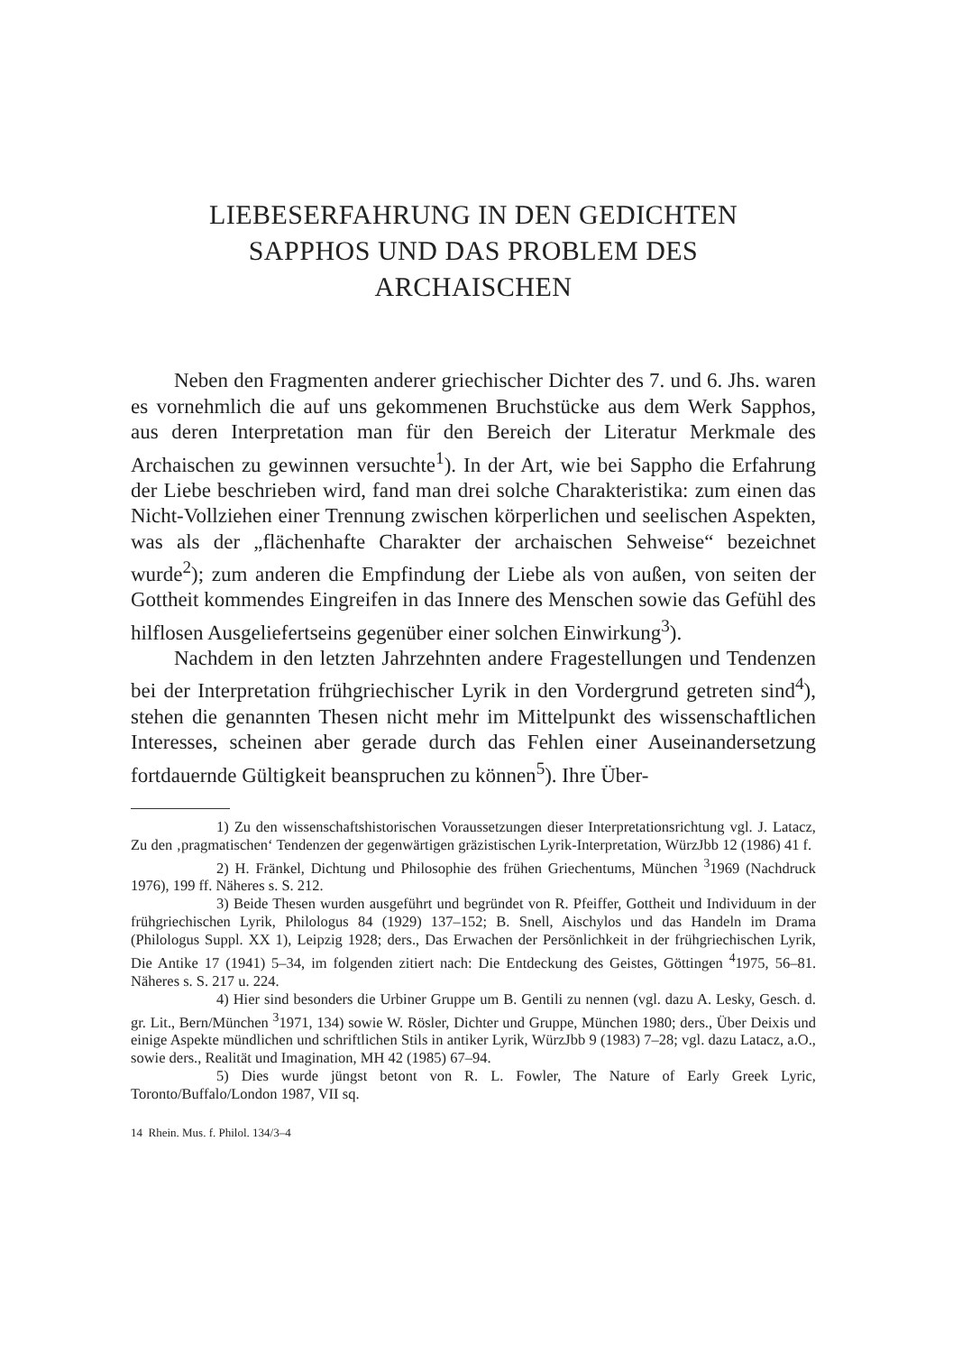LIEBESERFAHRUNG IN DEN GEDICHTEN
SAPPHOS UND DAS PROBLEM DES
ARCHAISCHEN
Neben den Fragmenten anderer griechischer Dichter des 7. und 6. Jhs. waren es vornehmlich die auf uns gekommenen Bruchstücke aus dem Werk Sapphos, aus deren Interpretation man für den Bereich der Literatur Merkmale des Archaischen zu gewinnen versuchte<sup>1</sup>). In der Art, wie bei Sappho die Erfahrung der Liebe beschrieben wird, fand man drei solche Charakteristika: zum einen das Nicht-Vollziehen einer Trennung zwischen körperlichen und seelischen Aspekten, was als der „flächenhafte Charakter der archaischen Sehweise“ bezeichnet wurde<sup>2</sup>); zum anderen die Empfindung der Liebe als von außen, von seiten der Gottheit kommendes Eingreifen in das Innere des Menschen sowie das Gefühl des hilflosen Ausgeliefertseins gegenüber einer solchen Einwirkung<sup>3</sup>).
Nachdem in den letzten Jahrzehnten andere Fragestellungen und Tendenzen bei der Interpretation frühgriechischer Lyrik in den Vordergrund getreten sind<sup>4</sup>), stehen die genannten Thesen nicht mehr im Mittelpunkt des wissenschaftlichen Interesses, scheinen aber gerade durch das Fehlen einer Auseinandersetzung fortdauernde Gültigkeit beanspruchen zu können<sup>5</sup>). Ihre Über-
1) Zu den wissenschaftshistorischen Voraussetzungen dieser Interpretationsrichtung vgl. J. Latacz, Zu den ‚pragmatischen‘ Tendenzen der gegenwärtigen gräzistischen Lyrik-Interpretation, WürzJbb 12 (1986) 41 f.
2) H. Fränkel, Dichtung und Philosophie des frühen Griechentums, München <sup>3</sup>1969 (Nachdruck 1976), 199 ff. Näheres s. S. 212.
3) Beide Thesen wurden ausgeführt und begründet von R. Pfeiffer, Gottheit und Individuum in der frühgriechischen Lyrik, Philologus 84 (1929) 137–152; B. Snell, Aischylos und das Handeln im Drama (Philologus Suppl. XX 1), Leipzig 1928; ders., Das Erwachen der Persönlichkeit in der frühgriechischen Lyrik, Die Antike 17 (1941) 5–34, im folgenden zitiert nach: Die Entdeckung des Geistes, Göttingen <sup>4</sup>1975, 56–81. Näheres s. S. 217 u. 224.
4) Hier sind besonders die Urbiner Gruppe um B. Gentili zu nennen (vgl. dazu A. Lesky, Gesch. d. gr. Lit., Bern/München <sup>3</sup>1971, 134) sowie W. Rösler, Dichter und Gruppe, München 1980; ders., Über Deixis und einige Aspekte mündlichen und schriftlichen Stils in antiker Lyrik, WürzJbb 9 (1983) 7–28; vgl. dazu Latacz, a.O., sowie ders., Realität und Imagination, MH 42 (1985) 67–94.
5) Dies wurde jüngst betont von R. L. Fowler, The Nature of Early Greek Lyric, Toronto/Buffalo/London 1987, VII sq.
14 Rhein. Mus. f. Philol. 134/3–4